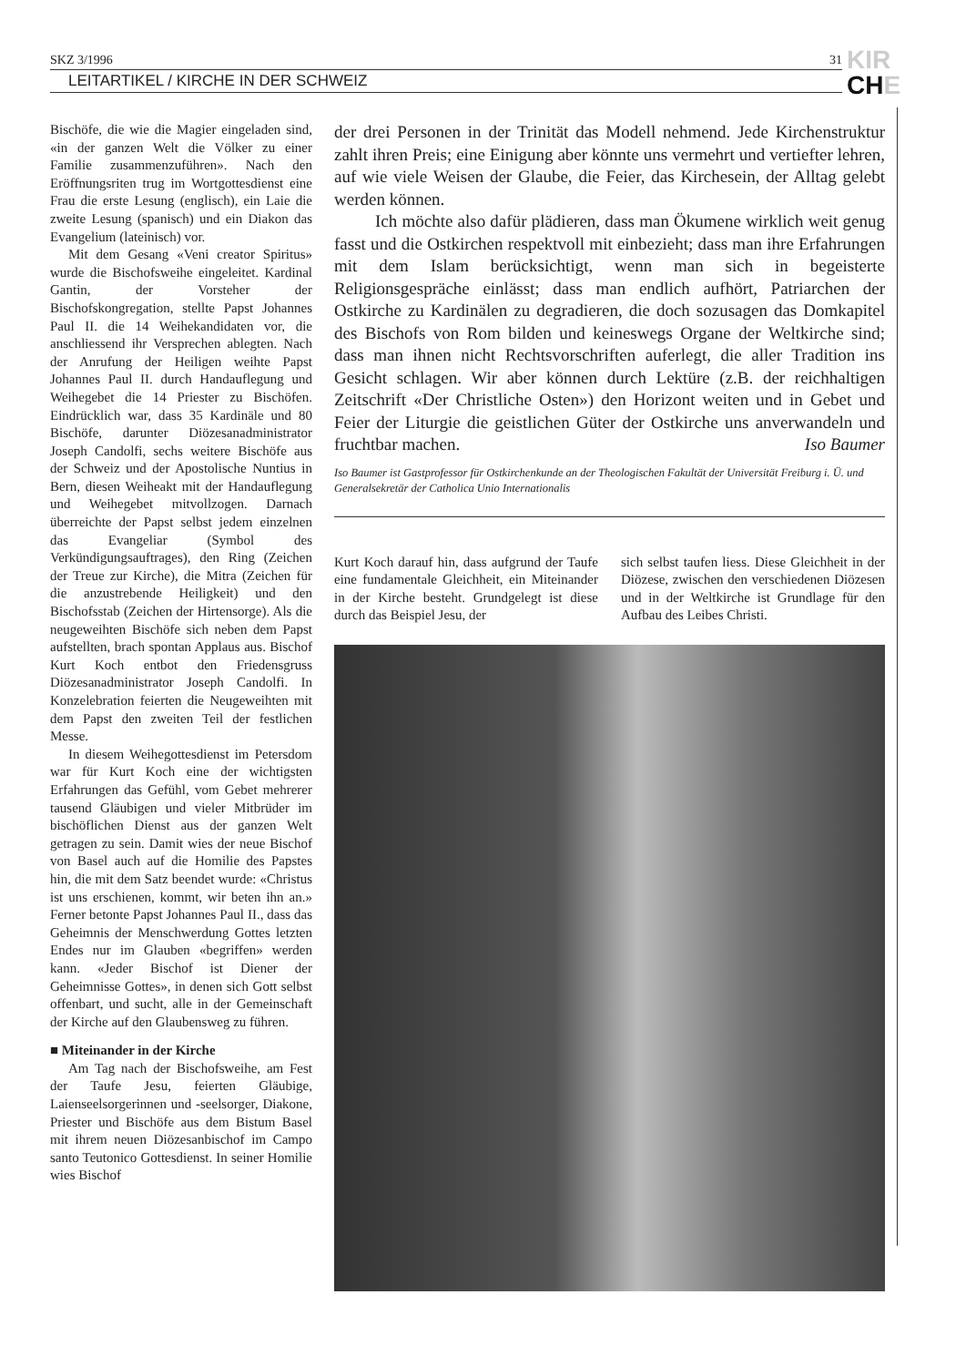SKZ 3/1996 31
LEITARTIKEL / KIRCHE IN DER SCHWEIZ
KIR
CHE
Bischöfe, die wie die Magier eingeladen sind, «in der ganzen Welt die Völker zu einer Familie zusammenzuführen». Nach den Eröffnungsriten trug im Wortgottesdienst eine Frau die erste Lesung (englisch), ein Laie die zweite Lesung (spanisch) und ein Diakon das Evangelium (lateinisch) vor.
Mit dem Gesang «Veni creator Spiritus» wurde die Bischofsweihe eingeleitet. Kardinal Gantin, der Vorsteher der Bischofskongregation, stellte Papst Johannes Paul II. die 14 Weihekandidaten vor, die anschliessend ihr Versprechen ablegten. Nach der Anrufung der Heiligen weihte Papst Johannes Paul II. durch Handauflegung und Weihegebet die 14 Priester zu Bischöfen. Eindrücklich war, dass 35 Kardinäle und 80 Bischöfe, darunter Diözesanadministrator Joseph Candolfi, sechs weitere Bischöfe aus der Schweiz und der Apostolische Nuntius in Bern, diesen Weiheakt mit der Handauflegung und Weihegebet mitvollzogen. Darnach überreichte der Papst selbst jedem einzelnen das Evangeliar (Symbol des Verkündigungsauftrages), den Ring (Zeichen der Treue zur Kirche), die Mitra (Zeichen für die anzustrebende Heiligkeit) und den Bischofsstab (Zeichen der Hirtensorge). Als die neugeweihten Bischöfe sich neben dem Papst aufstellten, brach spontan Applaus aus. Bischof Kurt Koch entbot den Friedensgruss Diözesanadministrator Joseph Candolfi. In Konzelebration feierten die Neugeweihten mit dem Papst den zweiten Teil der festlichen Messe.
In diesem Weihegottesdienst im Petersdom war für Kurt Koch eine der wichtigsten Erfahrungen das Gefühl, vom Gebet mehrerer tausend Gläubigen und vieler Mitbrüder im bischöflichen Dienst aus der ganzen Welt getragen zu sein. Damit wies der neue Bischof von Basel auch auf die Homilie des Papstes hin, die mit dem Satz beendet wurde: «Christus ist uns erschienen, kommt, wir beten ihn an.» Ferner betonte Papst Johannes Paul II., dass das Geheimnis der Menschwerdung Gottes letzten Endes nur im Glauben «begriffen» werden kann. «Jeder Bischof ist Diener der Geheimnisse Gottes», in denen sich Gott selbst offenbart, und sucht, alle in der Gemeinschaft der Kirche auf den Glaubensweg zu führen.
■ Miteinander in der Kirche
Am Tag nach der Bischofsweihe, am Fest der Taufe Jesu, feierten Gläubige, Laienseelsorgerinnen und -seelsorger, Diakone, Priester und Bischöfe aus dem Bistum Basel mit ihrem neuen Diözesanbischof im Campo santo Teutonico Gottesdienst. In seiner Homilie wies Bischof
der drei Personen in der Trinität das Modell nehmend. Jede Kirchenstruktur zahlt ihren Preis; eine Einigung aber könnte uns vermehrt und vertiefter lehren, auf wie viele Weisen der Glaube, die Feier, das Kirchesein, der Alltag gelebt werden können.
Ich möchte also dafür plädieren, dass man Ökumene wirklich weit genug fasst und die Ostkirchen respektvoll mit einbezieht; dass man ihre Erfahrungen mit dem Islam berücksichtigt, wenn man sich in begeisterte Religionsgespräche einlässt; dass man endlich aufhört, Patriarchen der Ostkirche zu Kardinälen zu degradieren, die doch sozusagen das Domkapitel des Bischofs von Rom bilden und keineswegs Organe der Weltkirche sind; dass man ihnen nicht Rechtsvorschriften auferlegt, die aller Tradition ins Gesicht schlagen. Wir aber können durch Lektüre (z.B. der reichhaltigen Zeitschrift «Der Christliche Osten») den Horizont weiten und in Gebet und Feier der Liturgie die geistlichen Güter der Ostkirche uns anverwandeln und fruchtbar machen. Iso Baumer
Iso Baumer ist Gastprofessor für Ostkirchenkunde an der Theologischen Fakultät der Universität Freiburg i. Ü. und Generalsekretär der Catholica Unio Internationalis
Kurt Koch darauf hin, dass aufgrund der Taufe eine fundamentale Gleichheit, ein Miteinander in der Kirche besteht. Grundgelegt ist diese durch das Beispiel Jesu, der
sich selbst taufen liess. Diese Gleichheit in der Diözese, zwischen den verschiedenen Diözesen und in der Weltkirche ist Grundlage für den Aufbau des Leibes Christi.